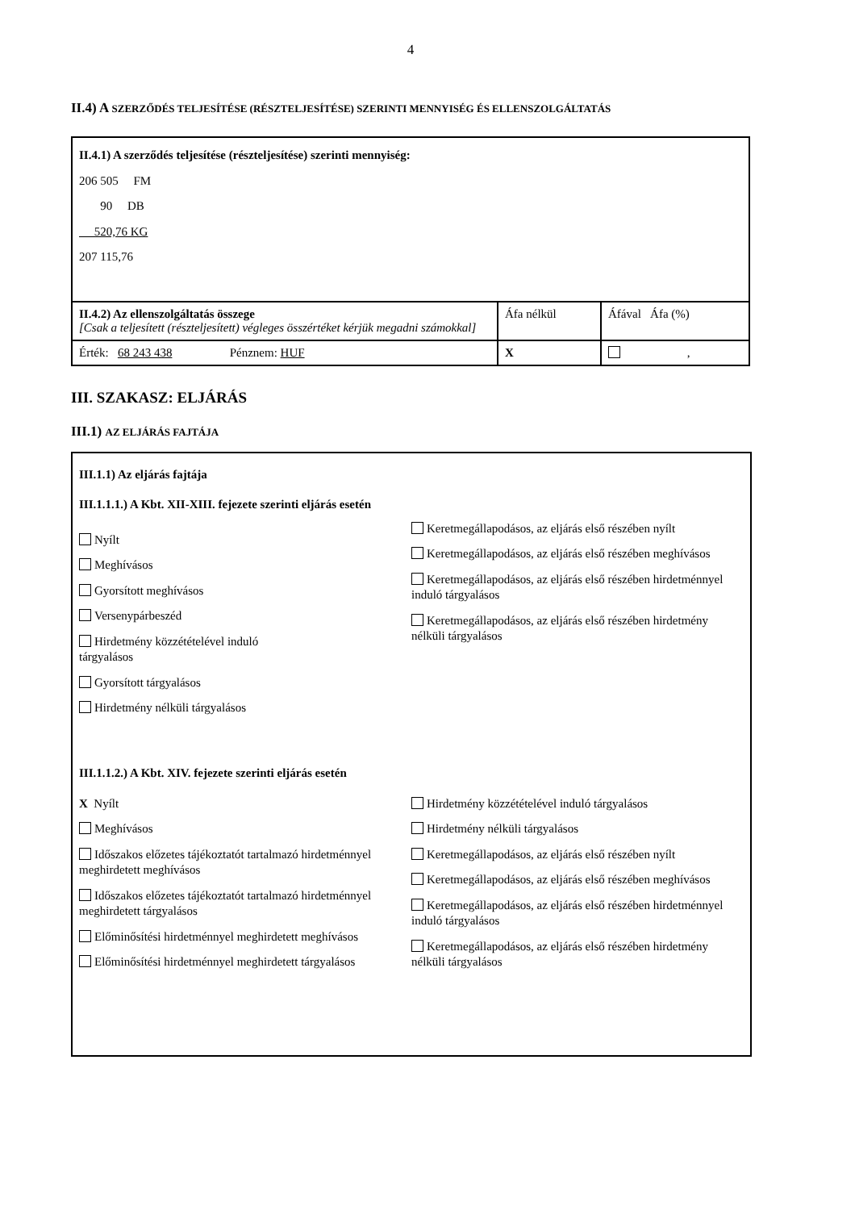4
II.4) A SZERZŐDÉS TELJESÍTÉSE (RÉSZTELJESÍTÉSE) SZERINTI MENNYISÉG ÉS ELLENSZOLGÁLTATÁS
| II.4.1) A szerződés teljesítése (részteljesítése) szerinti mennyiség: 206 505 FM 90 DB 520,76 KG 207 115,76 | | |
| II.4.2) Az ellenszolgáltatás összege [Csak a teljesített (részteljesített) végleges összértéket kérjük megadni számokkal] | Áfa nélkül | Áfával Áfa (%) |
| Érték: 68 243 438 Pénznem: HUF | X | , |
III. SZAKASZ: ELJÁRÁS
III.1) AZ ELJÁRÁS FAJTÁJA
III.1.1) Az eljárás fajtája
III.1.1.1.) A Kbt. XII-XIII. fejezete szerinti eljárás esetén
Nyílt
Meghívásos
Gyorsított meghívásos
Versenypárbeszéd
Hirdetmény közzétételével induló
tárgyalásos
Gyorsított tárgyalásos
Hirdetmény nélküli tárgyalásos
Keretmegállapodásos, az eljárás első részében nyílt
Keretmegállapodásos, az eljárás első részében meghívásos
Keretmegállapodásos, az eljárás első részében hirdetménnyel induló tárgyalásos
Keretmegállapodásos, az eljárás első részében hirdetmény nélküli tárgyalásos
III.1.1.2.) A Kbt. XIV. fejezete szerinti eljárás esetén
X Nyílt
Meghívásos
Időszakos előzetes tájékoztatót tartalmazó hirdetménnyel meghirdetett meghívásos
Időszakos előzetes tájékoztatót tartalmazó hirdetménnyel meghirdetett tárgyalásos
Előminősítési hirdetménnyel meghirdetett meghívásos
Előminősítési hirdetménnyel meghirdetett tárgyalásos
Hirdetmény közzétételével induló tárgyalásos
Hirdetmény nélküli tárgyalásos
Keretmegállapodásos, az eljárás első részében nyílt
Keretmegállapodásos, az eljárás első részében meghívásos
Keretmegállapodásos, az eljárás első részében hirdetménnyel induló tárgyalásos
Keretmegállapodásos, az eljárás első részében hirdetmény nélküli tárgyalásos